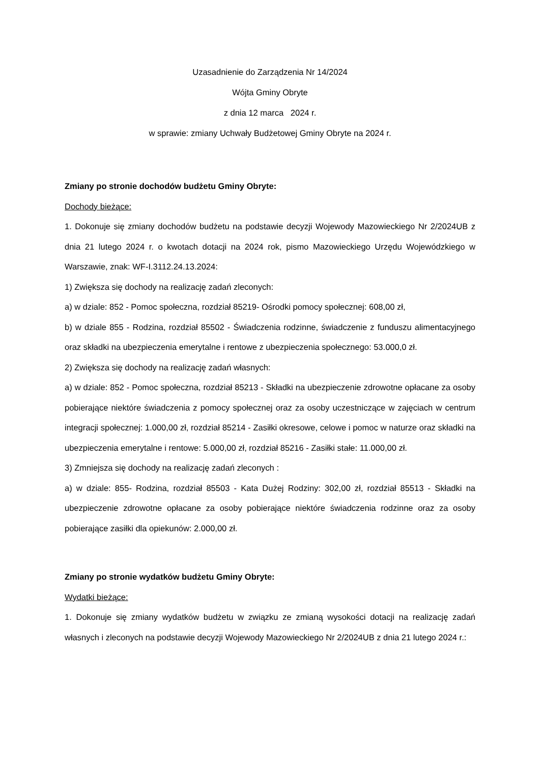Uzasadnienie do Zarządzenia Nr 14/2024
Wójta Gminy Obryte
z dnia 12 marca 2024 r.
w sprawie: zmiany Uchwały Budżetowej Gminy Obryte na 2024 r.
Zmiany po stronie dochodów budżetu Gminy Obryte:
Dochody bieżące:
1. Dokonuje się zmiany dochodów budżetu na podstawie decyzji Wojewody Mazowieckiego Nr 2/2024UB z dnia 21 lutego 2024 r. o kwotach dotacji na 2024 rok, pismo Mazowieckiego Urzędu Wojewódzkiego w Warszawie, znak: WF-I.3112.24.13.2024:
1) Zwiększa się dochody na realizację zadań zleconych:
a) w dziale: 852 - Pomoc społeczna, rozdział 85219- Ośrodki pomocy społecznej: 608,00 zł,
b) w dziale 855 - Rodzina, rozdział 85502 - Świadczenia rodzinne, świadczenie z funduszu alimentacyjnego oraz składki na ubezpieczenia emerytalne i rentowe z ubezpieczenia społecznego: 53.000,0 zł.
2) Zwiększa się dochody na realizację zadań własnych:
a) w dziale: 852 - Pomoc społeczna, rozdział 85213 - Składki na ubezpieczenie zdrowotne opłacane za osoby pobierające niektóre świadczenia z pomocy społecznej oraz za osoby uczestniczące w zajęciach w centrum integracji społecznej: 1.000,00 zł, rozdział 85214 - Zasiłki okresowe, celowe i pomoc w naturze oraz składki na ubezpieczenia emerytalne i rentowe: 5.000,00 zł, rozdział 85216 - Zasiłki stałe: 11.000,00 zł.
3) Zmniejsza się dochody na realizację zadań zleconych :
a) w dziale: 855- Rodzina, rozdział 85503 - Kata Dużej Rodziny: 302,00 zł, rozdział 85513 - Składki na ubezpieczenie zdrowotne opłacane za osoby pobierające niektóre świadczenia rodzinne oraz za osoby pobierające zasiłki dla opiekunów: 2.000,00 zł.
Zmiany po stronie wydatków budżetu Gminy Obryte:
Wydatki bieżące:
1. Dokonuje się zmiany wydatków budżetu w związku ze zmianą wysokości dotacji na realizację zadań własnych i zleconych na podstawie decyzji Wojewody Mazowieckiego Nr 2/2024UB z dnia 21 lutego 2024 r.: